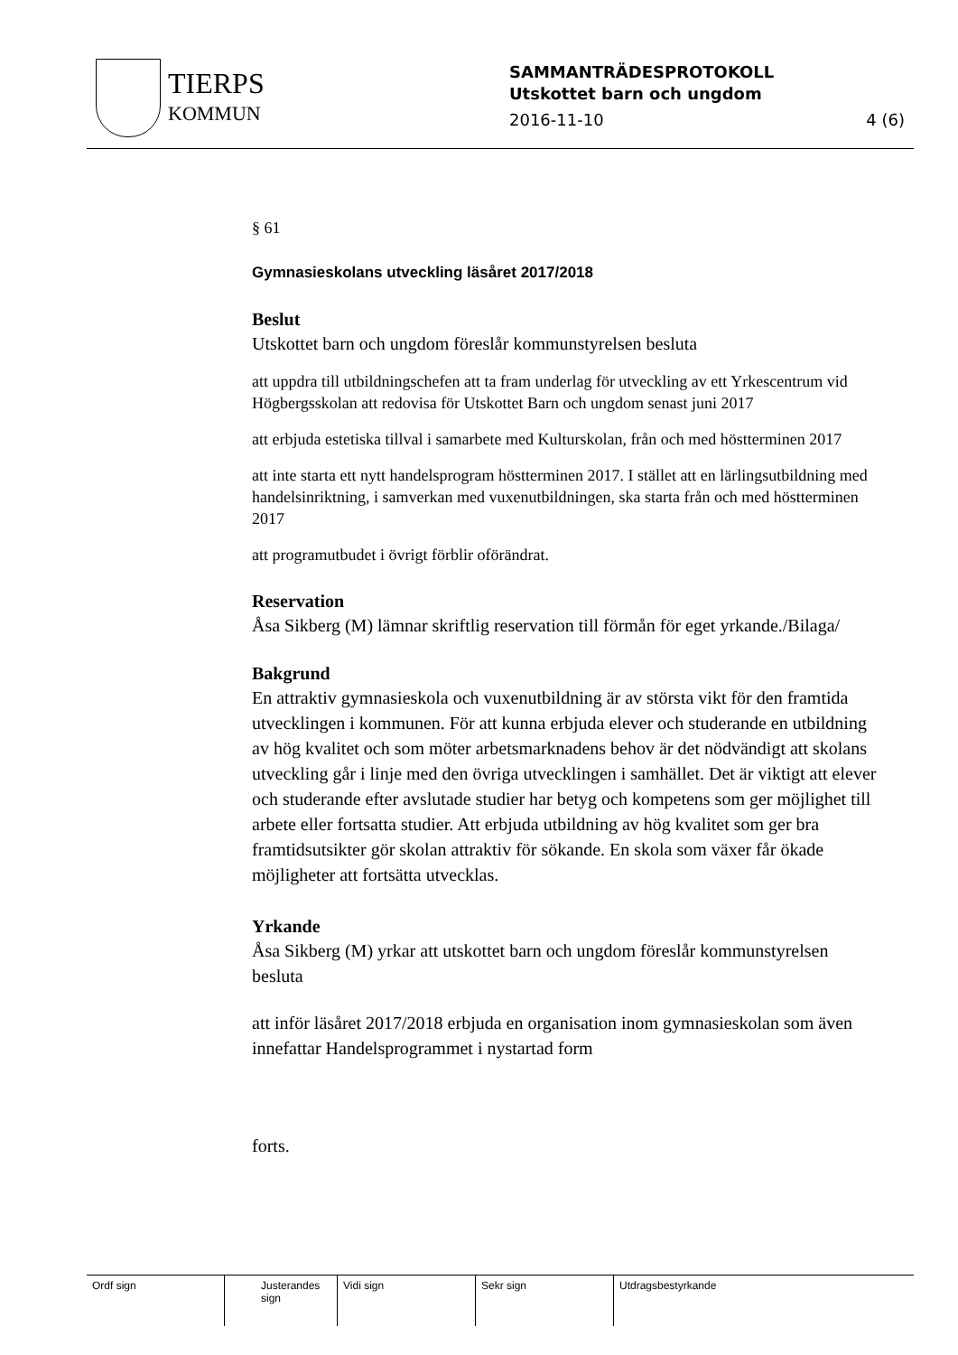TIERPS
KOMMUN
SAMMANTRÄDESPROTOKOLL
Utskottet barn och ungdom
2016-11-10 4 (6)
§ 61
Gymnasieskolans utveckling läsåret 2017/2018
Beslut
Utskottet barn och ungdom föreslår kommunstyrelsen besluta
att uppdra till utbildningschefen att ta fram underlag för utveckling av ett Yrkescentrum vid Högbergsskolan att redovisa för Utskottet Barn och ungdom senast juni 2017
att erbjuda estetiska tillval i samarbete med Kulturskolan, från och med höstterminen 2017
att inte starta ett nytt handelsprogram höstterminen 2017. I stället att en lärlingsutbildning med handelsinriktning, i samverkan med vuxenutbildningen, ska starta från och med höstterminen 2017
att programutbudet i övrigt förblir oförändrat.
Reservation
Åsa Sikberg (M) lämnar skriftlig reservation till förmån för eget yrkande./Bilaga/
Bakgrund
En attraktiv gymnasieskola och vuxenutbildning är av största vikt för den framtida utvecklingen i kommunen. För att kunna erbjuda elever och studerande en utbildning av hög kvalitet och som möter arbetsmarknadens behov är det nödvändigt att skolans utveckling går i linje med den övriga utvecklingen i samhället. Det är viktigt att elever och studerande efter avslutade studier har betyg och kompetens som ger möjlighet till arbete eller fortsatta studier. Att erbjuda utbildning av hög kvalitet som ger bra framtidsutsikter gör skolan attraktiv för sökande. En skola som växer får ökade möjligheter att fortsätta utvecklas.
Yrkande
Åsa Sikberg (M) yrkar att utskottet barn och ungdom föreslår kommunstyrelsen besluta
att inför läsåret 2017/2018 erbjuda en organisation inom gymnasieskolan som även innefattar Handelsprogrammet i nystartad form
forts.
Ordf sign Justerandes sign
Vidi sign Sekr sign Utdragsbestyrkande